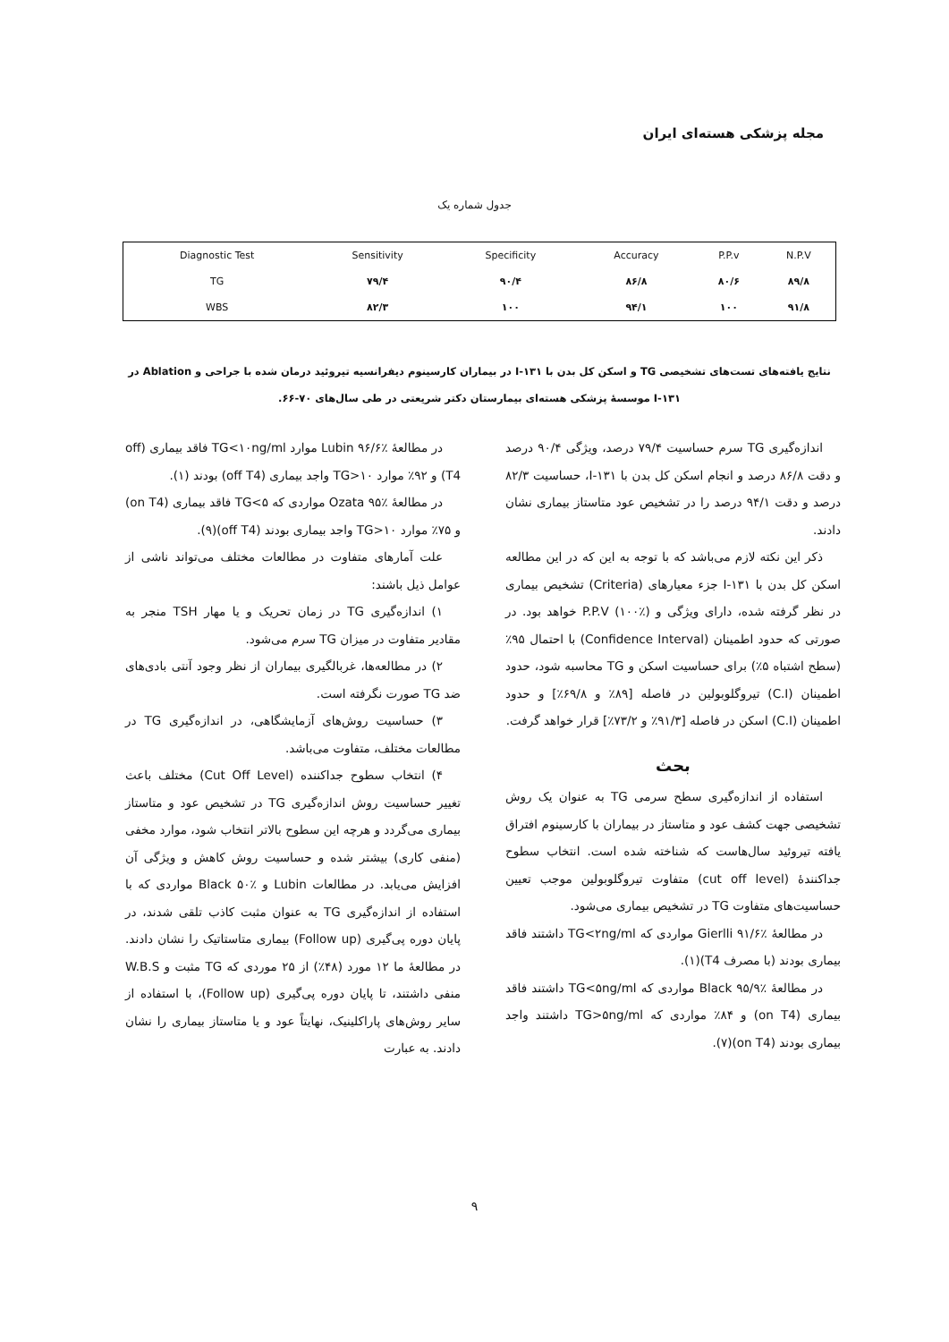مجله پزشکی هسته‌ای ایران
جدول شماره یک
| Diagnostic Test | Sensitivity | Specificity | Accuracy | P.P.v | N.P.V |
| --- | --- | --- | --- | --- | --- |
| TG | ۷۹/۴ | ۹۰/۴ | ۸۶/۸ | ۸۰/۶ | ۸۹/۸ |
| WBS | ۸۲/۳ | ۱۰۰ | ۹۴/۱ | ۱۰۰ | ۹۱/۸ |
نتایج یافته‌های تست‌های تشخیصی TG و اسکن کل بدن با ۱۳۱-I در بیماران کارسینوم دیفرانسیه تیروئید درمان شده با جراحی و Ablation در
۱۳۱-I موسسهٔ پزشکی هسته‌ای بیمارستان دکتر شریعتی در طی سال‌های ۷۰-۶۶.
اندازه‌گیری TG سرم حساسیت ۷۹/۴ درصد، ویژگی ۹۰/۴ درصد و دقت ۸۶/۸ درصد و انجام اسکن کل بدن با ۱۳۱-I، حساسیت ۸۲/۳ درصد و دقت ۹۴/۱ درصد را در تشخیص عود متاستاز بیماری نشان دادند.
ذکر این نکته لازم می‌باشد که با توجه به این که در این مطالعه اسکن کل بدن با ۱۳۱-I جزء معیارهای (Criteria) تشخیص بیماری در نظر گرفته شده، دارای ویژگی و P.P.V (۱۰۰٪) خواهد بود. در صورتی که حدود اطمینان (Confidence Interval) با احتمال ۹۵٪ (سطح اشتباه ۵٪) برای حساسیت اسکن و TG محاسبه شود، حدود اطمینان (C.I) تیروگلوبولین در فاصله [۸۹٪ و ۶۹/۸٪] و حدود اطمینان (C.I) اسکن در فاصله [۹۱/۳٪ و ۷۳/۲٪] قرار خواهد گرفت.
بحث
استفاده از اندازه‌گیری سطح سرمی TG به عنوان یک روش تشخیصی جهت کشف عود و متاستاز در بیماران با کارسینوم افتراق یافته تیروئید سال‌هاست که شناخته شده است. انتخاب سطوح جداکنندهٔ (cut off level) متفاوت تیروگلوبولین موجب تعیین حساسیت‌های متفاوت TG در تشخیص بیماری می‌شود.
در مطالعهٔ Gierlli ۹۱/۶٪ مواردی که TG<۲ng/ml داشتند فاقد بیماری بودند (با مصرف T4)(۱).
در مطالعهٔ Black ۹۵/۹٪ مواردی که TG<۵ng/ml داشتند فاقد بیماری (on T4) و ۸۴٪ مواردی که TG>۵ng/ml داشتند واجد بیماری بودند (on T4)(۷).
در مطالعهٔ Lubin ۹۶/۶٪ موارد TG<۱۰ng/ml فاقد بیماری (off T4) و ۹۲٪ موارد TG>۱۰ واجد بیماری (off T4) بودند (۱).
در مطالعهٔ Ozata ۹۵٪ مواردی که TG<۵ فاقد بیماری (on T4) و ۷۵٪ موارد TG>۱۰ واجد بیماری بودند (off T4)(۹).
علت آمارهای متفاوت در مطالعات مختلف می‌تواند ناشی از عوامل ذیل باشند:
۱) اندازه‌گیری TG در زمان تحریک و یا مهار TSH منجر به مقادیر متفاوت در میزان TG سرم می‌شود.
۲) در مطالعه‌ها، غربالگیری بیماران از نظر وجود آنتی بادی‌های ضد TG صورت نگرفته است.
۳) حساسیت روش‌های آزمایشگاهی، در اندازه‌گیری TG در مطالعات مختلف، متفاوت می‌باشد.
۴) انتخاب سطوح جداکننده (Cut Off Level) مختلف باعث تغییر حساسیت روش اندازه‌گیری TG در تشخیص عود و متاستاز بیماری می‌گردد و هرچه این سطوح بالاتر انتخاب شود، موارد مخفی (منفی کاری) بیشتر شده و حساسیت روش کاهش و ویژگی آن افزایش می‌یابد. در مطالعات Lubin و Black ۵۰٪ مواردی که با استفاده از اندازه‌گیری TG به عنوان مثبت کاذب تلقی شدند، در پایان دوره پی‌گیری (Follow up) بیماری متاستاتیک را نشان دادند. در مطالعهٔ ما ۱۲ مورد (۴۸٪) از ۲۵ موردی که TG مثبت و W.B.S منفی داشتند، تا پایان دوره پی‌گیری (Follow up)، با استفاده از سایر روش‌های پاراکلینیک، نهایتاً عود و یا متاستاز بیماری را نشان دادند. به عبارت
۹